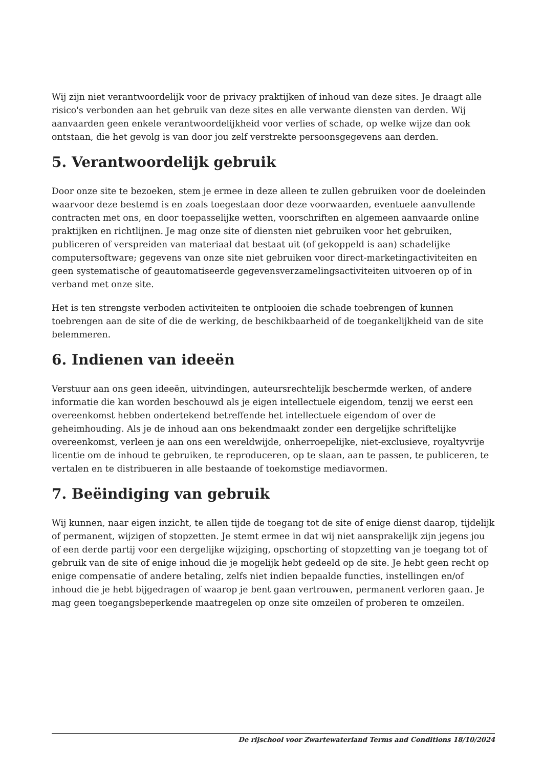Wij zijn niet verantwoordelijk voor de privacy praktijken of inhoud van deze sites. Je draagt alle risico's verbonden aan het gebruik van deze sites en alle verwante diensten van derden. Wij aanvaarden geen enkele verantwoordelijkheid voor verlies of schade, op welke wijze dan ook ontstaan, die het gevolg is van door jou zelf verstrekte persoonsgegevens aan derden.
5. Verantwoordelijk gebruik
Door onze site te bezoeken, stem je ermee in deze alleen te zullen gebruiken voor de doeleinden waarvoor deze bestemd is en zoals toegestaan door deze voorwaarden, eventuele aanvullende contracten met ons, en door toepasselijke wetten, voorschriften en algemeen aanvaarde online praktijken en richtlijnen. Je mag onze site of diensten niet gebruiken voor het gebruiken, publiceren of verspreiden van materiaal dat bestaat uit (of gekoppeld is aan) schadelijke computersoftware; gegevens van onze site niet gebruiken voor direct-marketingactiviteiten en geen systematische of geautomatiseerde gegevensverzamelingsactiviteiten uitvoeren op of in verband met onze site.
Het is ten strengste verboden activiteiten te ontplooien die schade toebrengen of kunnen toebrengen aan de site of die de werking, de beschikbaarheid of de toegankelijkheid van de site belemmeren.
6. Indienen van ideeën
Verstuur aan ons geen ideeën, uitvindingen, auteursrechtelijk beschermde werken, of andere informatie die kan worden beschouwd als je eigen intellectuele eigendom, tenzij we eerst een overeenkomst hebben ondertekend betreffende het intellectuele eigendom of over de geheimhouding. Als je de inhoud aan ons bekendmaakt zonder een dergelijke schriftelijke overeenkomst, verleen je aan ons een wereldwijde, onherroepelijke, niet-exclusieve, royaltyvrije licentie om de inhoud te gebruiken, te reproduceren, op te slaan, aan te passen, te publiceren, te vertalen en te distribueren in alle bestaande of toekomstige mediavormen.
7. Beëindiging van gebruik
Wij kunnen, naar eigen inzicht, te allen tijde de toegang tot de site of enige dienst daarop, tijdelijk of permanent, wijzigen of stopzetten. Je stemt ermee in dat wij niet aansprakelijk zijn jegens jou of een derde partij voor een dergelijke wijziging, opschorting of stopzetting van je toegang tot of gebruik van de site of enige inhoud die je mogelijk hebt gedeeld op de site. Je hebt geen recht op enige compensatie of andere betaling, zelfs niet indien bepaalde functies, instellingen en/of inhoud die je hebt bijgedragen of waarop je bent gaan vertrouwen, permanent verloren gaan. Je mag geen toegangsbeperkende maatregelen op onze site omzeilen of proberen te omzeilen.
De rijschool voor Zwartewaterland Terms and Conditions 18/10/2024